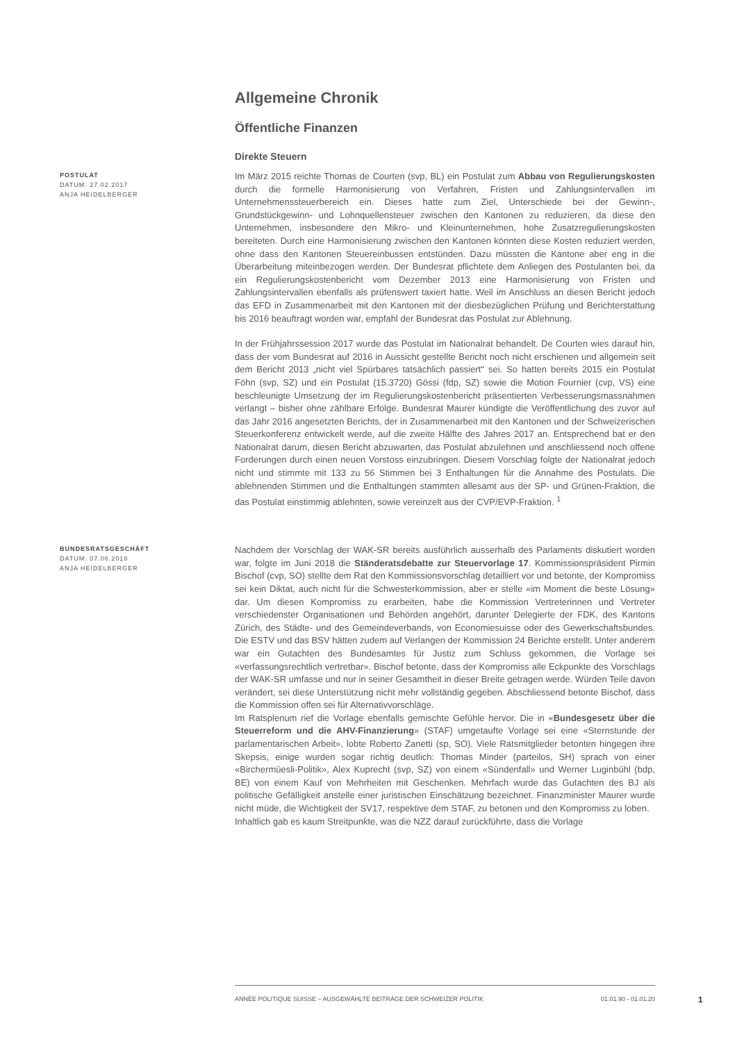Allgemeine Chronik
Öffentliche Finanzen
Direkte Steuern
POSTULAT
DATUM: 27.02.2017
ANJA HEIDELBERGER
Im März 2015 reichte Thomas de Courten (svp, BL) ein Postulat zum Abbau von Regulierungskosten durch die formelle Harmonisierung von Verfahren, Fristen und Zahlungsintervallen im Unternehmenssteuerbereich ein. Dieses hatte zum Ziel, Unterschiede bei der Gewinn-, Grundstückgewinn- und Lohnquellensteuer zwischen den Kantonen zu reduzieren, da diese den Unternehmen, insbesondere den Mikro- und Kleinunternehmen, hohe Zusatzregulierungskosten bereiteten. Durch eine Harmonisierung zwischen den Kantonen könnten diese Kosten reduziert werden, ohne dass den Kantonen Steuereinbussen entstünden. Dazu müssten die Kantone aber eng in die Überarbeitung miteinbezogen werden. Der Bundesrat pflichtete dem Anliegen des Postulanten bei, da ein Regulierungskostenbericht vom Dezember 2013 eine Harmonisierung von Fristen und Zahlungsintervallen ebenfalls als prüfenswert taxiert hatte. Weil im Anschluss an diesen Bericht jedoch das EFD in Zusammenarbeit mit den Kantonen mit der diesbezüglichen Prüfung und Berichterstattung bis 2016 beauftragt worden war, empfahl der Bundesrat das Postulat zur Ablehnung.
In der Frühjahrssession 2017 wurde das Postulat im Nationalrat behandelt. De Courten wies darauf hin, dass der vom Bundesrat auf 2016 in Aussicht gestellte Bericht noch nicht erschienen und allgemein seit dem Bericht 2013 „nicht viel Spürbares tatsächlich passiert" sei. So hatten bereits 2015 ein Postulat Föhn (svp, SZ) und ein Postulat (15.3720) Gössi (fdp, SZ) sowie die Motion Fournier (cvp, VS) eine beschleunigte Umsetzung der im Regulierungskostenbericht präsentierten Verbesserungsmassnahmen verlangt – bisher ohne zählbare Erfolge. Bundesrat Maurer kündigte die Veröffentlichung des zuvor auf das Jahr 2016 angesetzten Berichts, der in Zusammenarbeit mit den Kantonen und der Schweizerischen Steuerkonferenz entwickelt werde, auf die zweite Hälfte des Jahres 2017 an. Entsprechend bat er den Nationalrat darum, diesen Bericht abzuwarten, das Postulat abzulehnen und anschliessend noch offene Forderungen durch einen neuen Vorstoss einzubringen. Diesem Vorschlag folgte der Nationalrat jedoch nicht und stimmte mit 133 zu 56 Stimmen bei 3 Enthaltungen für die Annahme des Postulats. Die ablehnenden Stimmen und die Enthaltungen stammten allesamt aus der SP- und Grünen-Fraktion, die das Postulat einstimmig ablehnten, sowie vereinzelt aus der CVP/EVP-Fraktion. <sup>1</sup>
BUNDESRATSGESCHÄFT
DATUM: 07.06.2018
ANJA HEIDELBERGER
Nachdem der Vorschlag der WAK-SR bereits ausführlich ausserhalb des Parlaments diskutiert worden war, folgte im Juni 2018 die Ständeratsdebatte zur Steuervorlage 17. Kommissionspräsident Pirmin Bischof (cvp, SO) stellte dem Rat den Kommissionsvorschlag detailliert vor und betonte, der Kompromiss sei kein Diktat, auch nicht für die Schwesterkommission, aber er stelle «im Moment die beste Lösung» dar. Um diesen Kompromiss zu erarbeiten, habe die Kommission Vertreterinnen und Vertreter verschiedenster Organisationen und Behörden angehört, darunter Delegierte der FDK, des Kantons Zürich, des Städte- und des Gemeindeverbands, von Economiesuisse oder des Gewerkschaftsbundes. Die ESTV und das BSV hätten zudem auf Verlangen der Kommission 24 Berichte erstellt. Unter anderem war ein Gutachten des Bundesamtes für Justiz zum Schluss gekommen, die Vorlage sei «verfassungsrechtlich vertretbar». Bischof betonte, dass der Kompromiss alle Eckpunkte des Vorschlags der WAK-SR umfasse und nur in seiner Gesamtheit in dieser Breite getragen werde. Würden Teile davon verändert, sei diese Unterstützung nicht mehr vollständig gegeben. Abschliessend betonte Bischof, dass die Kommission offen sei für Alternativvorschläge.
Im Ratsplenum rief die Vorlage ebenfalls gemischte Gefühle hervor. Die in «Bundesgesetz über die Steuerreform und die AHV-Finanzierung» (STAF) umgetaufte Vorlage sei eine «Sternstunde der parlamentarischen Arbeit», lobte Roberto Zanetti (sp, SO). Viele Ratsmitglieder betonten hingegen ihre Skepsis, einige wurden sogar richtig deutlich: Thomas Minder (parteilos, SH) sprach von einer «Birchermüesli-Politik», Alex Kuprecht (svp, SZ) von einem «Sündenfall» und Werner Luginbühl (bdp, BE) von einem Kauf von Mehrheiten mit Geschenken. Mehrfach wurde das Gutachten des BJ als politische Gefälligkeit anstelle einer juristischen Einschätzung bezeichnet. Finanzminister Maurer wurde nicht müde, die Wichtigkeit der SV17, respektive dem STAF, zu betonen und den Kompromiss zu loben.
Inhaltlich gab es kaum Streitpunkte, was die NZZ darauf zurückführte, dass die Vorlage
ANNÉE POLITIQUE SUISSE – AUSGEWÄHLTE BEITRÄGE DER SCHWEIZER POLITIK 01.01.90 - 01.01.20
1